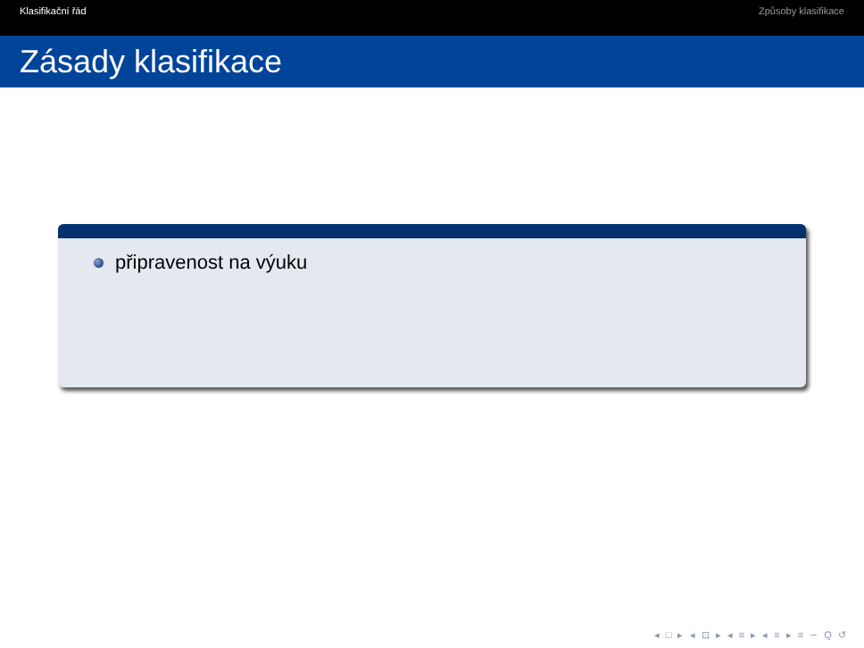Klasifikační řád Způsoby klasifikace
Zásady klasifikace
připravenost na výuku
◂ □ ▸ ◂ ⊡ ▸ ◂ ≡ ▸ ◂ ≡ ▸ ≡ ∽ Q ↺